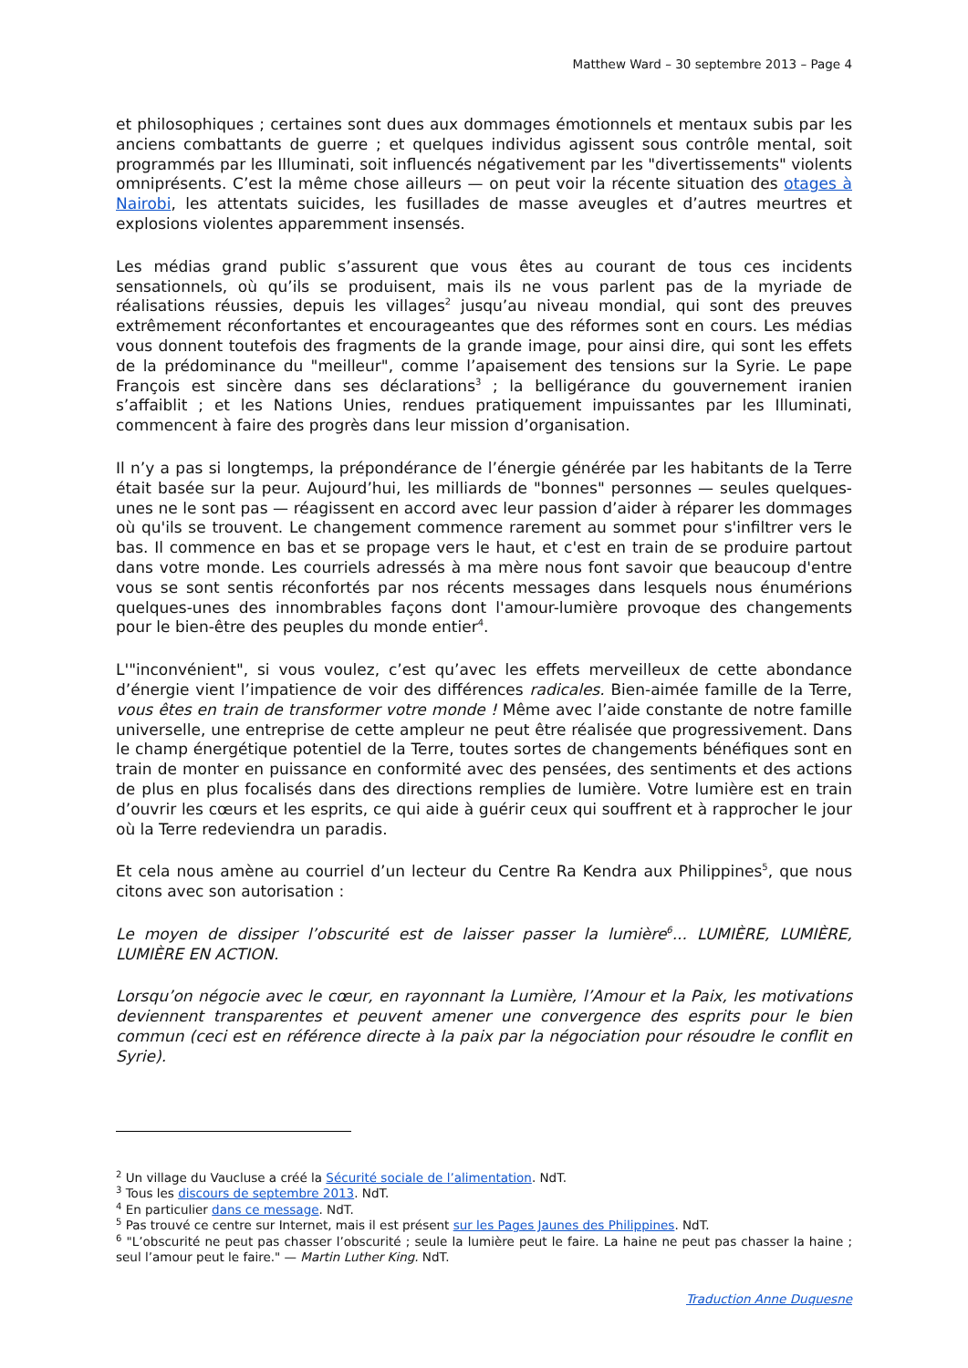Matthew Ward – 30 septembre 2013 – Page 4
et philosophiques ; certaines sont dues aux dommages émotionnels et mentaux subis par les anciens combattants de guerre ; et quelques individus agissent sous contrôle mental, soit programmés par les Illuminati, soit influencés négativement par les "divertissements" violents omniprésents. C’est la même chose ailleurs — on peut voir la récente situation des otages à Nairobi, les attentats suicides, les fusillades de masse aveugles et d’autres meurtres et explosions violentes apparemment insensés.
Les médias grand public s’assurent que vous êtes au courant de tous ces incidents sensationnels, où qu’ils se produisent, mais ils ne vous parlent pas de la myriade de réalisations réussies, depuis les villages<sup>2</sup> jusqu’au niveau mondial, qui sont des preuves extrêmement réconfortantes et encourageantes que des réformes sont en cours. Les médias vous donnent toutefois des fragments de la grande image, pour ainsi dire, qui sont les effets de la prédominance du "meilleur", comme l’apaisement des tensions sur la Syrie. Le pape François est sincère dans ses déclarations<sup>3</sup> ; la belligérance du gouvernement iranien s’affaiblit ; et les Nations Unies, rendues pratiquement impuissantes par les Illuminati, commencent à faire des progrès dans leur mission d’organisation.
Il n’y a pas si longtemps, la prépondérance de l’énergie générée par les habitants de la Terre était basée sur la peur. Aujourd’hui, les milliards de "bonnes" personnes — seules quelques-unes ne le sont pas — réagissent en accord avec leur passion d’aider à réparer les dommages où qu'ils se trouvent. Le changement commence rarement au sommet pour s'infiltrer vers le bas. Il commence en bas et se propage vers le haut, et c'est en train de se produire partout dans votre monde. Les courriels adressés à ma mère nous font savoir que beaucoup d'entre vous se sont sentis réconfortés par nos récents messages dans lesquels nous énumérions quelques-unes des innombrables façons dont l'amour-lumière provoque des changements pour le bien-être des peuples du monde entier<sup>4</sup>.
L'"inconvénient", si vous voulez, c’est qu’avec les effets merveilleux de cette abondance d’énergie vient l’impatience de voir des différences radicales. Bien-aimée famille de la Terre, vous êtes en train de transformer votre monde ! Même avec l’aide constante de notre famille universelle, une entreprise de cette ampleur ne peut être réalisée que progressivement. Dans le champ énergétique potentiel de la Terre, toutes sortes de changements bénéfiques sont en train de monter en puissance en conformité avec des pensées, des sentiments et des actions de plus en plus focalisés dans des directions remplies de lumière. Votre lumière est en train d’ouvrir les cœurs et les esprits, ce qui aide à guérir ceux qui souffrent et à rapprocher le jour où la Terre redeviendra un paradis.
Et cela nous amène au courriel d’un lecteur du Centre Ra Kendra aux Philippines<sup>5</sup>, que nous citons avec son autorisation :
Le moyen de dissiper l’obscurité est de laisser passer la lumière<sup>6</sup>... LUMIÈRE, LUMIÈRE, LUMIÈRE EN ACTION.
Lorsqu’on négocie avec le cœur, en rayonnant la Lumière, l’Amour et la Paix, les motivations deviennent transparentes et peuvent amener une convergence des esprits pour le bien commun (ceci est en référence directe à la paix par la négociation pour résoudre le conflit en Syrie).
<sup>2</sup> Un village du Vaucluse a créé la Sécurité sociale de l’alimentation. NdT.
<sup>3</sup> Tous les discours de septembre 2013. NdT.
<sup>4</sup> En particulier dans ce message. NdT.
<sup>5</sup> Pas trouvé ce centre sur Internet, mais il est présent sur les Pages Jaunes des Philippines. NdT.
<sup>6</sup> "L’obscurité ne peut pas chasser l’obscurité ; seule la lumière peut le faire. La haine ne peut pas chasser la haine ; seul l’amour peut le faire." — Martin Luther King. NdT.
Traduction Anne Duquesne